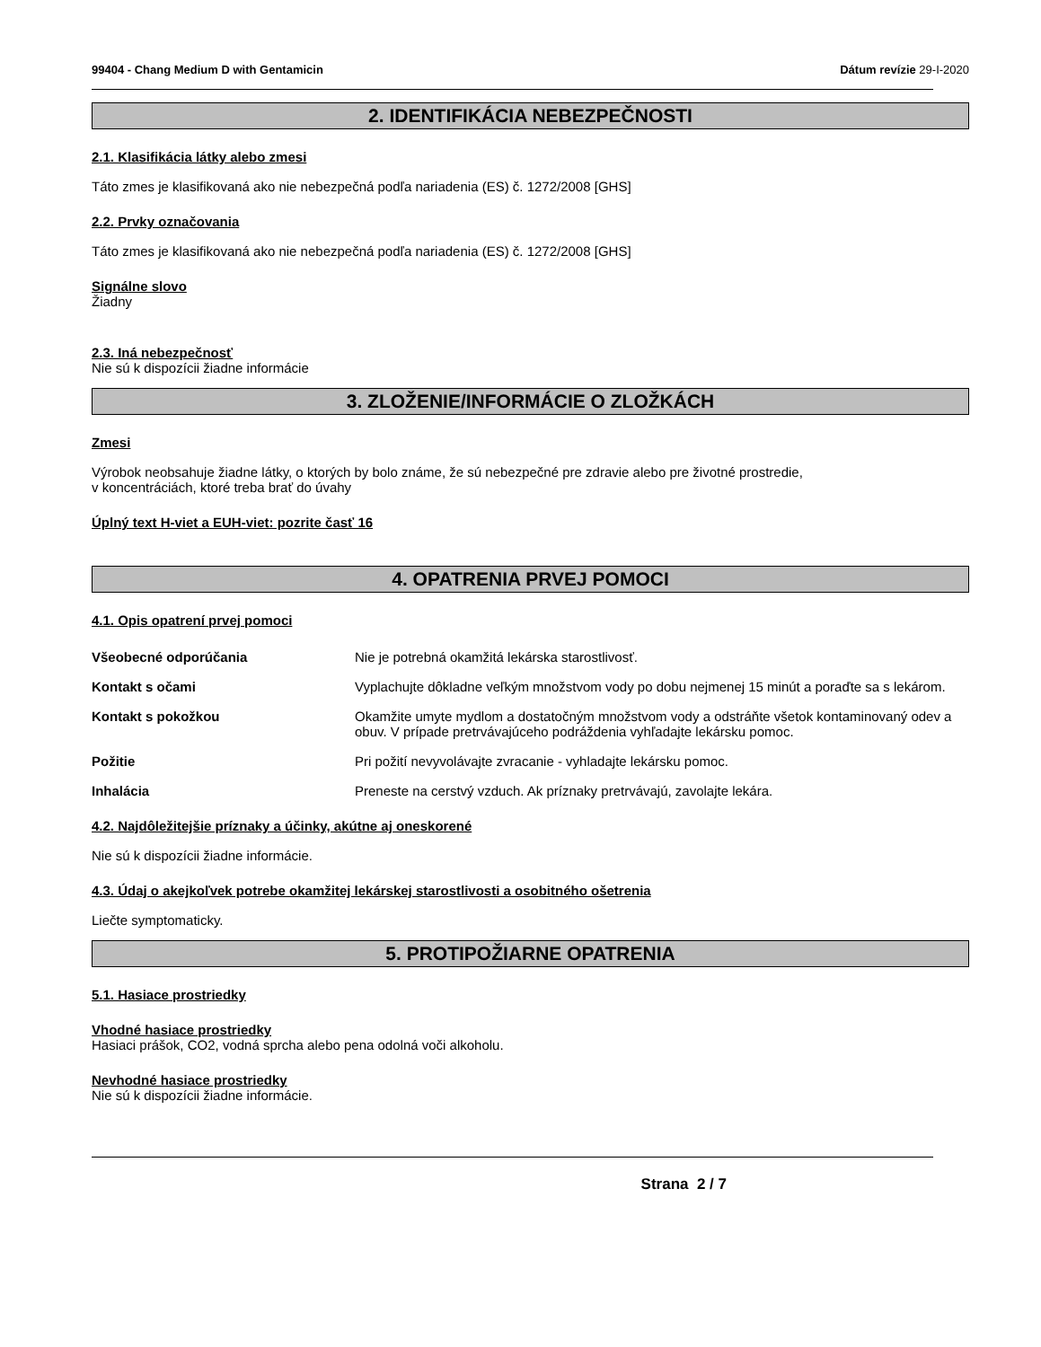99404 - Chang Medium D with Gentamicin Dátum revízie 29-I-2020
2. IDENTIFIKÁCIA NEBEZPEČNOSTI
2.1. Klasifikácia látky alebo zmesi
Táto zmes je klasifikovaná ako nie nebezpečná podľa nariadenia (ES) č. 1272/2008 [GHS]
2.2. Prvky označovania
Táto zmes je klasifikovaná ako nie nebezpečná podľa nariadenia (ES) č. 1272/2008 [GHS]
Signálne slovo
Žiadny
2.3. Iná nebezpečnosť
Nie sú k dispozícii žiadne informácie
3. ZLOŽENIE/INFORMÁCIE O ZLOŽKÁCH
Zmesi
Výrobok neobsahuje žiadne látky, o ktorých by bolo známe, že sú nebezpečné pre zdravie alebo pre životné prostredie,
v koncentráciách, ktoré treba brať do úvahy
Úplný text H-viet a EUH-viet: pozrite časť 16
4. OPATRENIA PRVEJ POMOCI
4.1. Opis opatrení prvej pomoci
Všeobecné odporúčania Nie je potrebná okamžitá lekárska starostlivosť.
Kontakt s očami Vyplachujte dôkladne veľkým množstvom vody po dobu nejmenej 15 minút a poraďte sa s lekárom.
Kontakt s pokožkou Okamžite umyte mydlom a dostatočným množstvom vody a odstráňte všetok kontaminovaný odev a obuv. V prípade pretrvávajúceho podráždenia vyhľadajte lekársku pomoc.
Požitie Pri požití nevyvolávajte zvracanie - vyhladajte lekársku pomoc.
Inhalácia Preneste na cerstvý vzduch. Ak príznaky pretrvávajú, zavolajte lekára.
4.2. Najdôležitejšie príznaky a účinky, akútne aj oneskorené
Nie sú k dispozícii žiadne informácie.
4.3. Údaj o akejkoľvek potrebe okamžitej lekárskej starostlivosti a osobitného ošetrenia
Liečte symptomaticky.
5. PROTIPOŽIARNE OPATRENIA
5.1. Hasiace prostriedky
Vhodné hasiace prostriedky
Hasiaci prášok, CO2, vodná sprcha alebo pena odolná voči alkoholu.
Nevhodné hasiace prostriedky
Nie sú k dispozícii žiadne informácie.
Strana 2 / 7